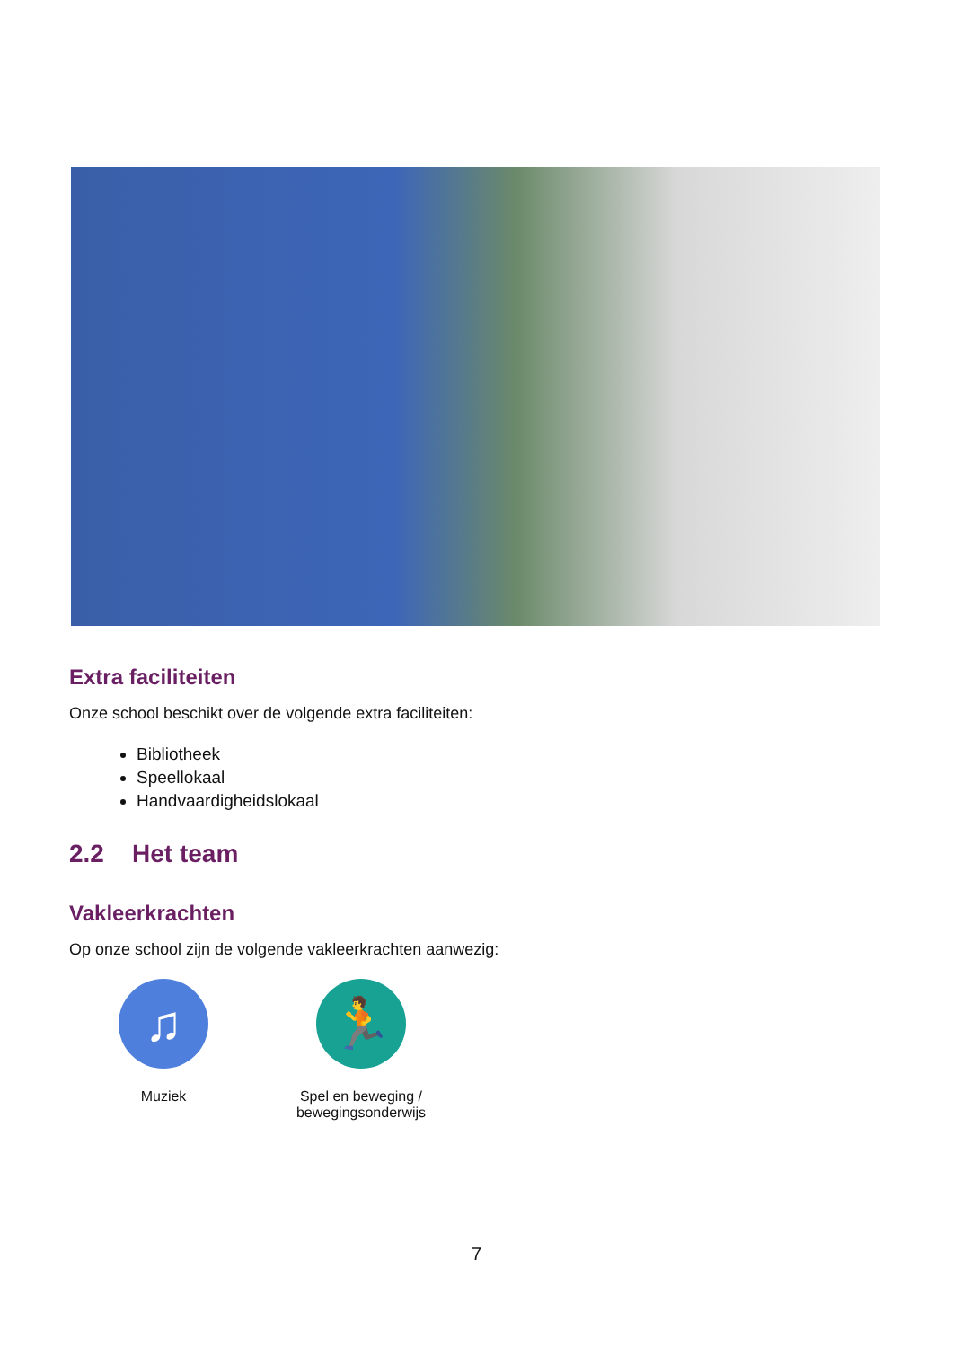Extra faciliteiten
Onze school beschikt over de volgende extra faciliteiten:
Bibliotheek
Speellokaal
Handvaardigheidslokaal
2.2 Het team
Vakleerkrachten
Op onze school zijn de volgende vakleerkrachten aanwezig:
♫
Muziek
🏃
Spel en beweging / bewegingsonderwijs
7